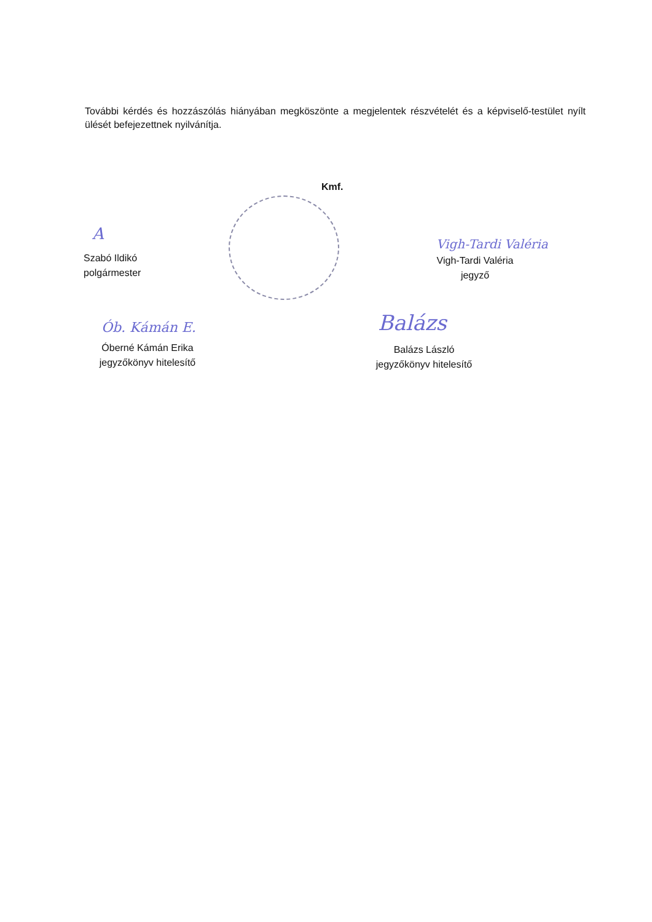További kérdés és hozzászólás hiányában megköszönte a megjelentek részvételét és a képviselő-testület nyílt ülését befejezettnek nyilvánítja.
Kmf.
A
Szabó Ildikó
polgármester
Vigh-Tardi Valéria
Vigh-Tardi Valéria
jegyző
Ób. Kámán E.
Óberné Kámán Erika
jegyzőkönyv hitelesítő
Balázs
Balázs László
jegyzőkönyv hitelesítő